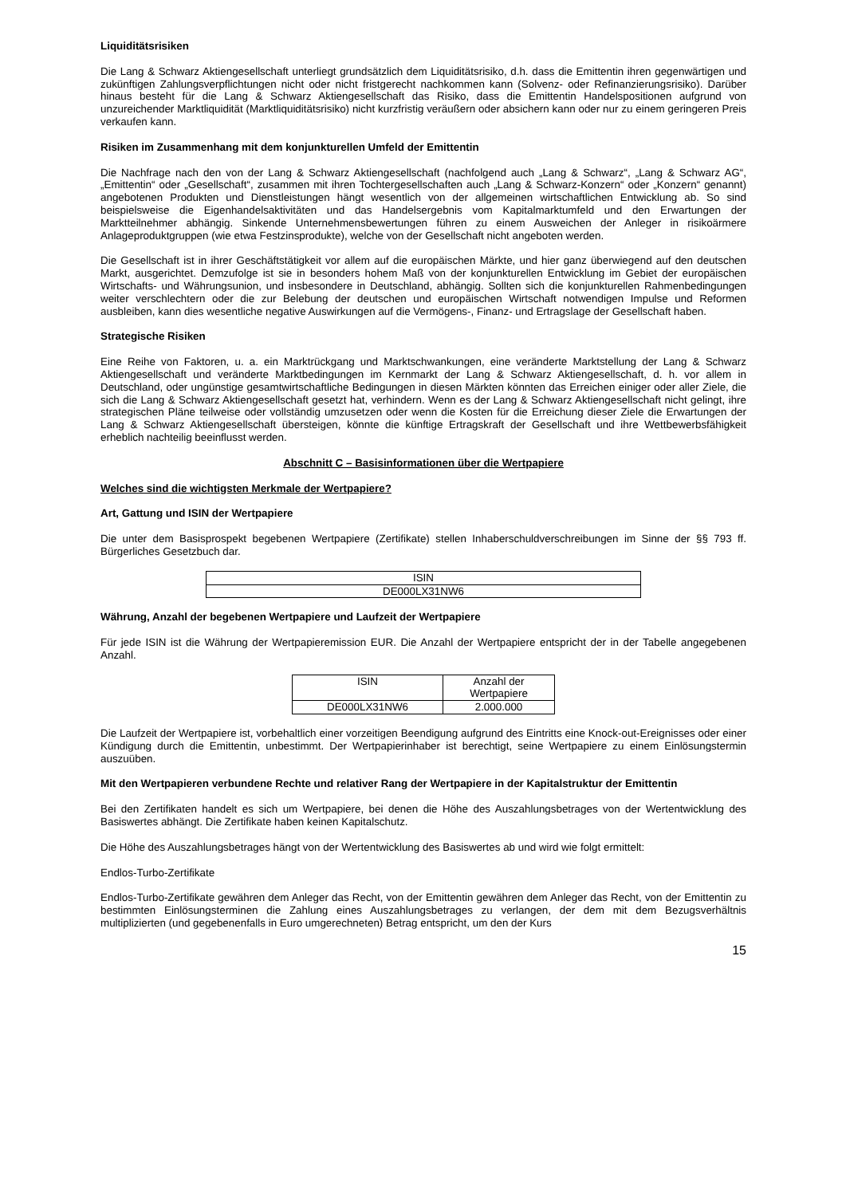Liquiditätsrisiken
Die Lang & Schwarz Aktiengesellschaft unterliegt grundsätzlich dem Liquiditätsrisiko, d.h. dass die Emittentin ihren gegenwärtigen und zukünftigen Zahlungsverpflichtungen nicht oder nicht fristgerecht nachkommen kann (Solvenz- oder Refinanzierungsrisiko). Darüber hinaus besteht für die Lang & Schwarz Aktiengesellschaft das Risiko, dass die Emittentin Handelspositionen aufgrund von unzureichender Marktliquidität (Marktliquiditätsrisiko) nicht kurzfristig veräußern oder absichern kann oder nur zu einem geringeren Preis verkaufen kann.
Risiken im Zusammenhang mit dem konjunkturellen Umfeld der Emittentin
Die Nachfrage nach den von der Lang & Schwarz Aktiengesellschaft (nachfolgend auch „Lang & Schwarz“, „Lang & Schwarz AG“, „Emittentin“ oder „Gesellschaft“, zusammen mit ihren Tochtergesellschaften auch „Lang & Schwarz-Konzern“ oder „Konzern“ genannt) angebotenen Produkten und Dienstleistungen hängt wesentlich von der allgemeinen wirtschaftlichen Entwicklung ab. So sind beispielsweise die Eigenhandelsaktivitäten und das Handelsergebnis vom Kapitalmarktumfeld und den Erwartungen der Marktteilnehmer abhängig. Sinkende Unternehmensbewertungen führen zu einem Ausweichen der Anleger in risikoärmere Anlageproduktgruppen (wie etwa Festzinsprodukte), welche von der Gesellschaft nicht angeboten werden.
Die Gesellschaft ist in ihrer Geschäftstätigkeit vor allem auf die europäischen Märkte, und hier ganz überwiegend auf den deutschen Markt, ausgerichtet. Demzufolge ist sie in besonders hohem Maß von der konjunkturellen Entwicklung im Gebiet der europäischen Wirtschafts- und Währungsunion, und insbesondere in Deutschland, abhängig. Sollten sich die konjunkturellen Rahmenbedingungen weiter verschlechtern oder die zur Belebung der deutschen und europäischen Wirtschaft notwendigen Impulse und Reformen ausbleiben, kann dies wesentliche negative Auswirkungen auf die Vermögens-, Finanz- und Ertragslage der Gesellschaft haben.
Strategische Risiken
Eine Reihe von Faktoren, u. a. ein Marktrückgang und Marktschwankungen, eine veränderte Marktstellung der Lang & Schwarz Aktiengesellschaft und veränderte Marktbedingungen im Kernmarkt der Lang & Schwarz Aktiengesellschaft, d. h. vor allem in Deutschland, oder ungünstige gesamtwirtschaftliche Bedingungen in diesen Märkten könnten das Erreichen einiger oder aller Ziele, die sich die Lang & Schwarz Aktiengesellschaft gesetzt hat, verhindern. Wenn es der Lang & Schwarz Aktiengesellschaft nicht gelingt, ihre strategischen Pläne teilweise oder vollständig umzusetzen oder wenn die Kosten für die Erreichung dieser Ziele die Erwartungen der Lang & Schwarz Aktiengesellschaft übersteigen, könnte die künftige Ertragskraft der Gesellschaft und ihre Wettbewerbsfähigkeit erheblich nachteilig beeinflusst werden.
Abschnitt C – Basisinformationen über die Wertpapiere
Welches sind die wichtigsten Merkmale der Wertpapiere?
Art, Gattung und ISIN der Wertpapiere
Die unter dem Basisprospekt begebenen Wertpapiere (Zertifikate) stellen Inhaberschuldverschreibungen im Sinne der §§ 793 ff. Bürgerliches Gesetzbuch dar.
| ISIN |
| DE000LX31NW6 |
Währung, Anzahl der begebenen Wertpapiere und Laufzeit der Wertpapiere
Für jede ISIN ist die Währung der Wertpapieremission EUR. Die Anzahl der Wertpapiere entspricht der in der Tabelle angegebenen Anzahl.
| ISIN | Anzahl der Wertpapiere |
| DE000LX31NW6 | 2.000.000 |
Die Laufzeit der Wertpapiere ist, vorbehaltlich einer vorzeitigen Beendigung aufgrund des Eintritts eine Knock-out-Ereignisses oder einer Kündigung durch die Emittentin, unbestimmt. Der Wertpapierinhaber ist berechtigt, seine Wertpapiere zu einem Einlösungstermin auszuüben.
Mit den Wertpapieren verbundene Rechte und relativer Rang der Wertpapiere in der Kapitalstruktur der Emittentin
Bei den Zertifikaten handelt es sich um Wertpapiere, bei denen die Höhe des Auszahlungsbetrages von der Wertentwicklung des Basiswertes abhängt. Die Zertifikate haben keinen Kapitalschutz.
Die Höhe des Auszahlungsbetrages hängt von der Wertentwicklung des Basiswertes ab und wird wie folgt ermittelt:
Endlos-Turbo-Zertifikate
Endlos-Turbo-Zertifikate gewähren dem Anleger das Recht, von der Emittentin gewähren dem Anleger das Recht, von der Emittentin zu bestimmten Einlösungsterminen die Zahlung eines Auszahlungsbetrages zu verlangen, der dem mit dem Bezugsverhältnis multiplizierten (und gegebenenfalls in Euro umgerechneten) Betrag entspricht, um den der Kurs
15